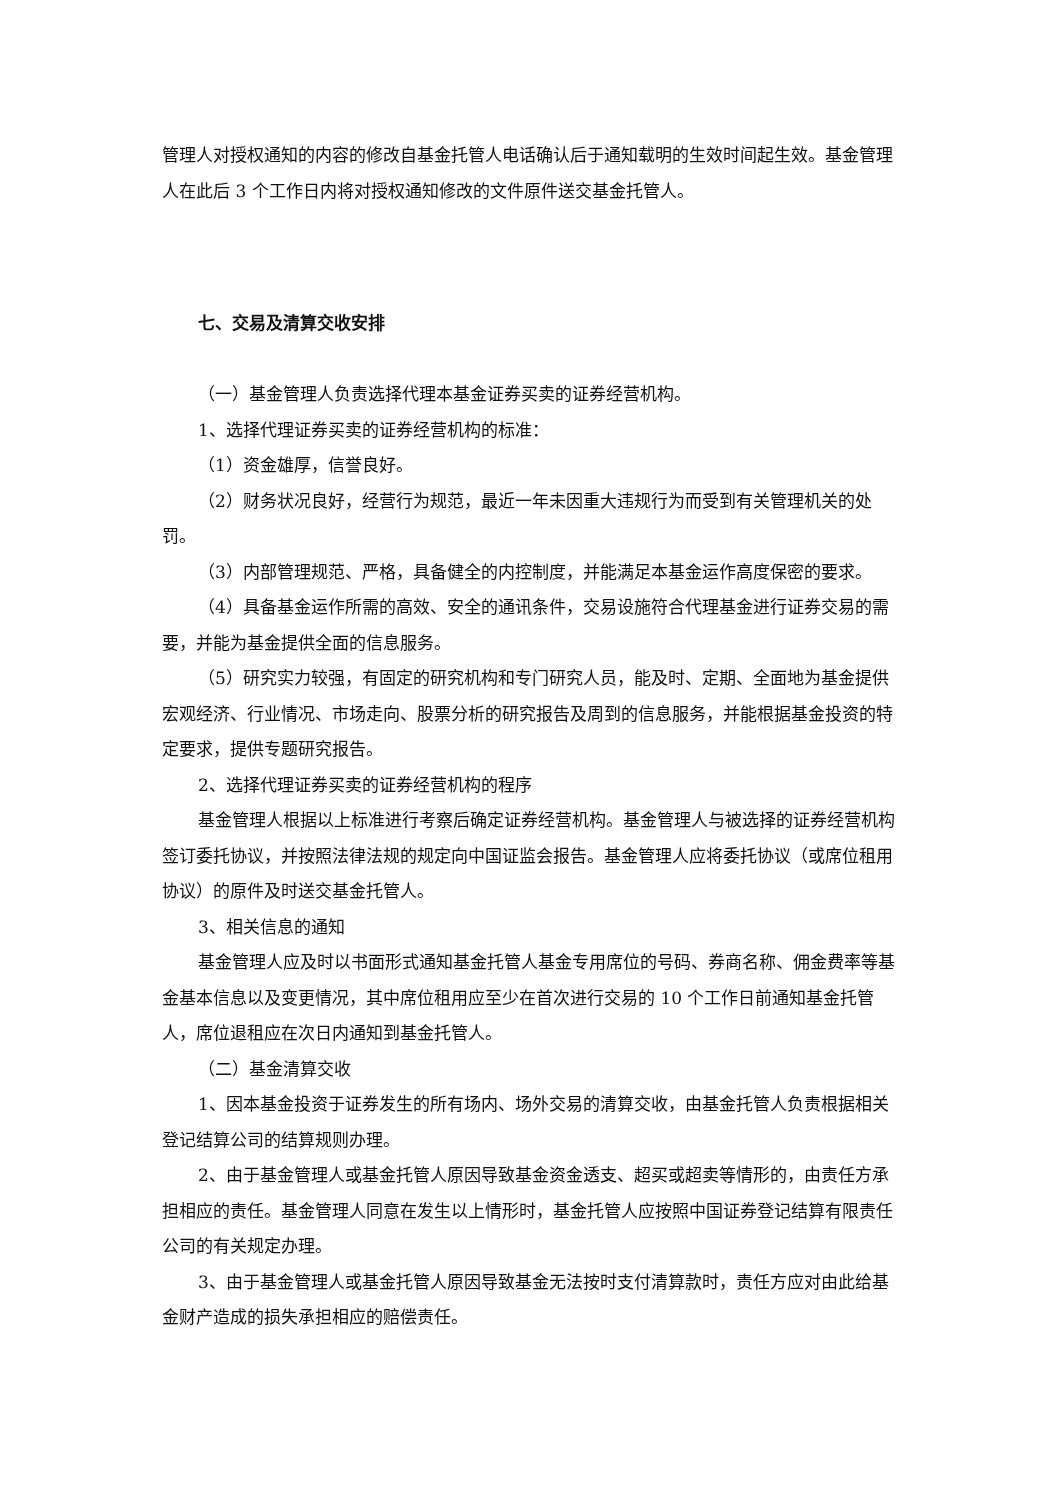管理人对授权通知的内容的修改自基金托管人电话确认后于通知载明的生效时间起生效。基金管理人在此后 3 个工作日内将对授权通知修改的文件原件送交基金托管人。
七、交易及清算交收安排
（一）基金管理人负责选择代理本基金证券买卖的证券经营机构。
1、选择代理证券买卖的证券经营机构的标准：
（1）资金雄厚，信誉良好。
（2）财务状况良好，经营行为规范，最近一年未因重大违规行为而受到有关管理机关的处罚。
（3）内部管理规范、严格，具备健全的内控制度，并能满足本基金运作高度保密的要求。
（4）具备基金运作所需的高效、安全的通讯条件，交易设施符合代理基金进行证券交易的需要，并能为基金提供全面的信息服务。
（5）研究实力较强，有固定的研究机构和专门研究人员，能及时、定期、全面地为基金提供宏观经济、行业情况、市场走向、股票分析的研究报告及周到的信息服务，并能根据基金投资的特定要求，提供专题研究报告。
2、选择代理证券买卖的证券经营机构的程序
基金管理人根据以上标准进行考察后确定证券经营机构。基金管理人与被选择的证券经营机构签订委托协议，并按照法律法规的规定向中国证监会报告。基金管理人应将委托协议（或席位租用协议）的原件及时送交基金托管人。
3、相关信息的通知
基金管理人应及时以书面形式通知基金托管人基金专用席位的号码、券商名称、佣金费率等基金基本信息以及变更情况，其中席位租用应至少在首次进行交易的 10 个工作日前通知基金托管人，席位退租应在次日内通知到基金托管人。
（二）基金清算交收
1、因本基金投资于证券发生的所有场内、场外交易的清算交收，由基金托管人负责根据相关登记结算公司的结算规则办理。
2、由于基金管理人或基金托管人原因导致基金资金透支、超买或超卖等情形的，由责任方承担相应的责任。基金管理人同意在发生以上情形时，基金托管人应按照中国证券登记结算有限责任公司的有关规定办理。
3、由于基金管理人或基金托管人原因导致基金无法按时支付清算款时，责任方应对由此给基金财产造成的损失承担相应的赔偿责任。